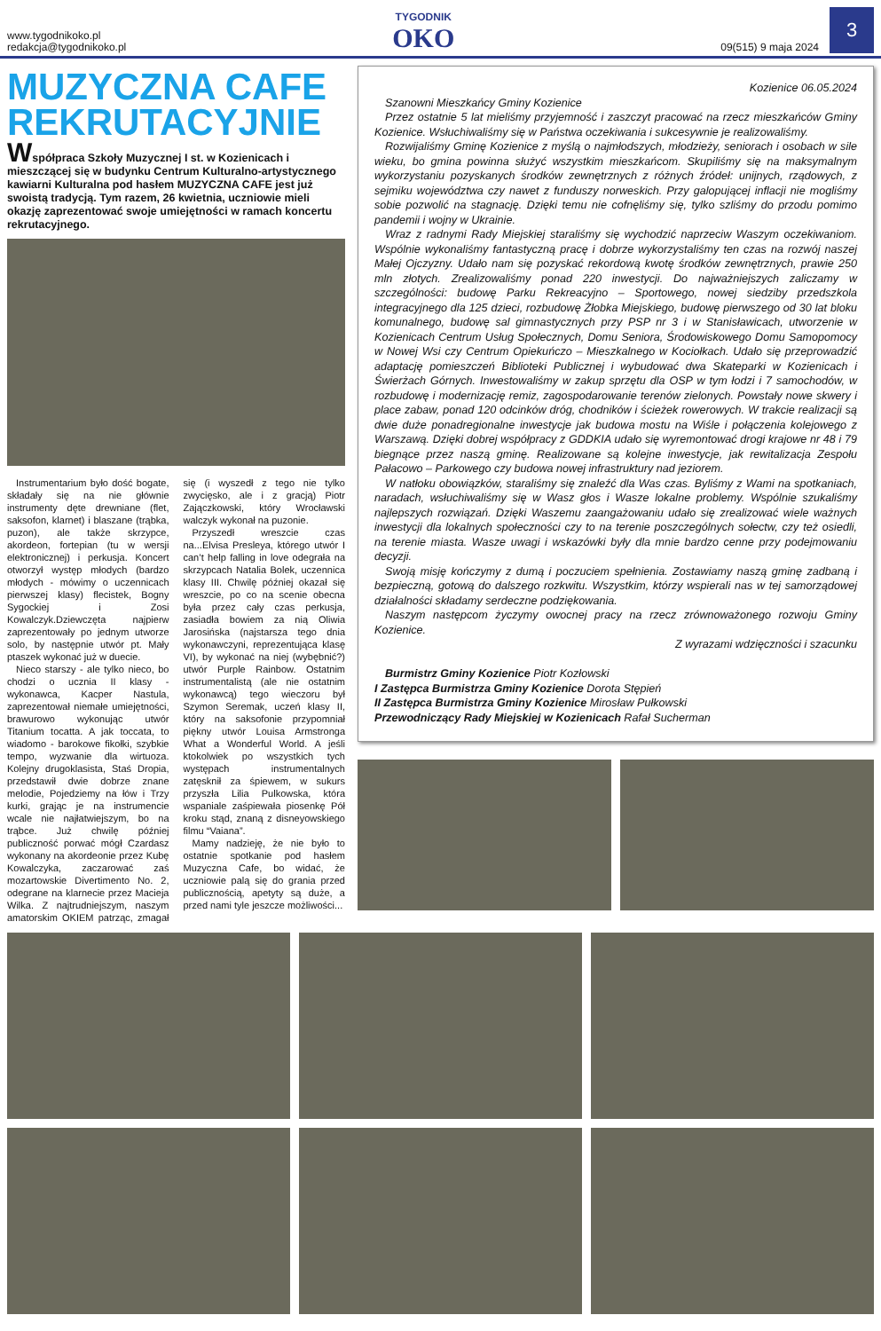www.tygodnikoko.pl
redakcja@tygodnikoko.pl
TYGODNIK
OKO
09(515) 9 maja 2024
3
MUZYCZNA CAFE REKRUTACYJNIE
Współpraca Szkoły Muzycznej I st. w Kozienicach i mieszczącej się w budynku Centrum Kulturalno-artystycznego kawiarni Kulturalna pod hasłem MUZYCZNA CAFE jest już swoistą tradycją. Tym razem, 26 kwietnia, uczniowie mieli okazję zaprezentować swoje umiejętności w ramach koncertu rekrutacyjnego.
Instrumentarium było dość bogate, składały się na nie głównie instrumenty dęte drewniane (flet, saksofon, klarnet) i blaszane (trąbka, puzon), ale także skrzypce, akordeon, fortepian (tu w wersji elektronicznej) i perkusja. Koncert otworzył występ młodych (bardzo młodych - mówimy o uczennicach pierwszej klasy) flecistek, Bogny Sygockiej i Zosi Kowalczyk.Dziewczęta najpierw zaprezentowały po jednym utworze solo, by następnie utwór pt. Mały ptaszek wykonać już w duecie.
Nieco starszy - ale tylko nieco, bo chodzi o ucznia II klasy - wykonawca, Kacper Nastula, zaprezentował niemałe umiejętności, brawurowo wykonując utwór Titanium tocatta. A jak toccata, to wiadomo - barokowe fikołki, szybkie tempo, wyzwanie dla wirtuoza. Kolejny drugoklasista, Staś Dropia, przedstawił dwie dobrze znane melodie, Pojedziemy na łów i Trzy kurki, grając je na instrumencie wcale nie najłatwiejszym, bo na trąbce. Już chwilę później publiczność porwać mógł Czardasz wykonany na akordeonie przez Kubę Kowalczyka, zaczarować zaś mozartowskie Divertimento No. 2, odegrane na klarnecie przez Macieja Wilka. Z najtrudniejszym, naszym amatorskim OKIEM patrząc, zmagał się (i wyszedł z tego nie tylko zwycięsko, ale i z gracją) Piotr Zajączkowski, który Wrocławski walczyk wykonał na puzonie.
Przyszedł wreszcie czas na...Elvisa Presleya, którego utwór I can’t help falling in love odegrała na skrzypcach Natalia Bolek, uczennica klasy III. Chwilę później okazał się wreszcie, po co na scenie obecna była przez cały czas perkusja, zasiadła bowiem za nią Oliwia Jarosińska (najstarsza tego dnia wykonawczyni, reprezentująca klasę VI), by wykonać na niej (wybębnić?) utwór Purple Rainbow. Ostatnim instrumentalistą (ale nie ostatnim wykonawcą) tego wieczoru był Szymon Seremak, uczeń klasy II, który na saksofonie przypomniał piękny utwór Louisa Armstronga What a Wonderful World. A jeśli ktokolwiek po wszystkich tych występach instrumentalnych zatęsknił za śpiewem, w sukurs przyszła Lilia Pulkowska, która wspaniale zaśpiewała piosenkę Pół kroku stąd, znaną z disneyowskiego filmu “Vaiana”.
Mamy nadzieję, że nie było to ostatnie spotkanie pod hasłem Muzyczna Cafe, bo widać, że uczniowie palą się do grania przed publicznością, apetyty są duże, a przed nami tyle jeszcze możliwości...
Kozienice 06.05.2024
Szanowni Mieszkańcy Gminy Kozienice
Przez ostatnie 5 lat mieliśmy przyjemność i zaszczyt pracować na rzecz mieszkańców Gminy Kozienice. Wsłuchiwaliśmy się w Państwa oczekiwania i sukcesywnie je realizowaliśmy.
Rozwijaliśmy Gminę Kozienice z myślą o najmłodszych, młodzieży, seniorach i osobach w sile wieku, bo gmina powinna służyć wszystkim mieszkańcom. Skupiliśmy się na maksymalnym wykorzystaniu pozyskanych środków zewnętrznych z różnych źródeł: unijnych, rządowych, z sejmiku województwa czy nawet z funduszy norweskich. Przy galopującej inflacji nie mogliśmy sobie pozwolić na stagnację. Dzięki temu nie cofnęliśmy się, tylko szliśmy do przodu pomimo pandemii i wojny w Ukrainie.
Wraz z radnymi Rady Miejskiej staraliśmy się wychodzić naprzeciw Waszym oczekiwaniom. Wspólnie wykonaliśmy fantastyczną pracę i dobrze wykorzystaliśmy ten czas na rozwój naszej Małej Ojczyzny. Udało nam się pozyskać rekordową kwotę środków zewnętrznych, prawie 250 mln złotych. Zrealizowaliśmy ponad 220 inwestycji. Do najważniejszych zaliczamy w szczególności: budowę Parku Rekreacyjno – Sportowego, nowej siedziby przedszkola integracyjnego dla 125 dzieci, rozbudowę Żłobka Miejskiego, budowę pierwszego od 30 lat bloku komunalnego, budowę sal gimnastycznych przy PSP nr 3 i w Stanisławicach, utworzenie w Kozienicach Centrum Usług Społecznych, Domu Seniora, Środowiskowego Domu Samopomocy w Nowej Wsi czy Centrum Opiekuńczo – Mieszkalnego w Kociołkach. Udało się przeprowadzić adaptację pomieszczeń Biblioteki Publicznej i wybudować dwa Skateparki w Kozienicach i Świerżach Górnych. Inwestowaliśmy w zakup sprzętu dla OSP w tym łodzi i 7 samochodów, w rozbudowę i modernizację remiz, zagospodarowanie terenów zielonych. Powstały nowe skwery i place zabaw, ponad 120 odcinków dróg, chodników i ścieżek rowerowych. W trakcie realizacji są dwie duże ponadregionalne inwestycje jak budowa mostu na Wiśle i połączenia kolejowego z Warszawą. Dzięki dobrej współpracy z GDDKIA udało się wyremontować drogi krajowe nr 48 i 79 biegnące przez naszą gminę. Realizowane są kolejne inwestycje, jak rewitalizacja Zespołu Pałacowo – Parkowego czy budowa nowej infrastruktury nad jeziorem.
W natłoku obowiązków, staraliśmy się znaleźć dla Was czas. Byliśmy z Wami na spotkaniach, naradach, wsłuchiwaliśmy się w Wasz głos i Wasze lokalne problemy. Wspólnie szukaliśmy najlepszych rozwiązań. Dzięki Waszemu zaangażowaniu udało się zrealizować wiele ważnych inwestycji dla lokalnych społeczności czy to na terenie poszczególnych sołectw, czy też osiedli, na terenie miasta. Wasze uwagi i wskazówki były dla mnie bardzo cenne przy podejmowaniu decyzji.
Swoją misję kończymy z dumą i poczuciem spełnienia. Zostawiamy naszą gminę zadbaną i bezpieczną, gotową do dalszego rozkwitu. Wszystkim, którzy wspierali nas w tej samorządowej działalności składamy serdeczne podziękowania.
Naszym następcom życzymy owocnej pracy na rzecz zrównoważonego rozwoju Gminy Kozienice.
Z wyrazami wdzięczności i szacunku
Burmistrz Gminy Kozienice Piotr Kozłowski
I Zastępca Burmistrza Gminy Kozienice Dorota Stępień
II Zastępca Burmistrza Gminy Kozienice Mirosław Pułkowski
Przewodniczący Rady Miejskiej w Kozienicach Rafał Sucherman